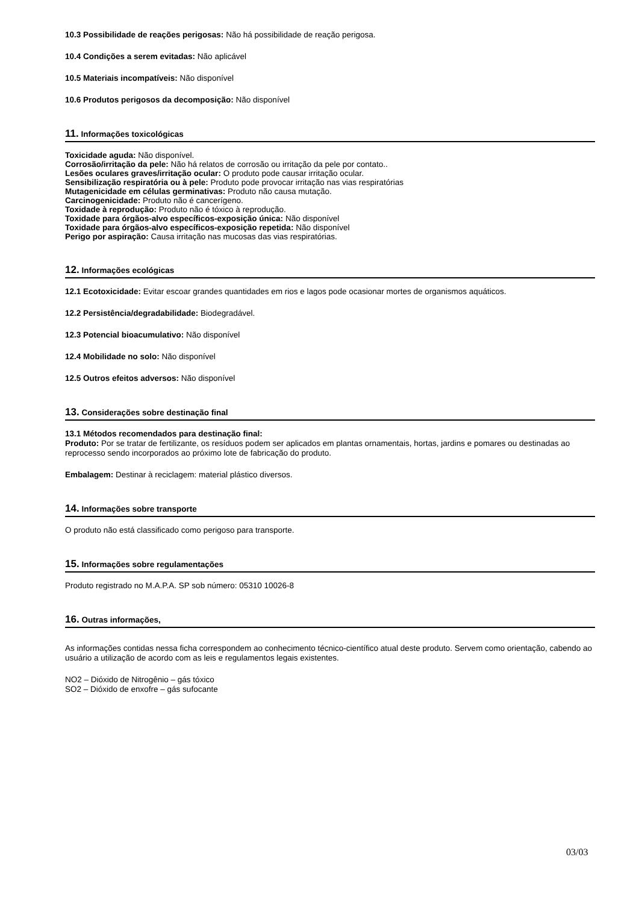10.3 Possibilidade de reações perigosas: Não há possibilidade de reação perigosa.
10.4 Condições a serem evitadas: Não aplicável
10.5 Materiais incompatíveis: Não disponível
10.6 Produtos perigosos da decomposição: Não disponível
11. Informações toxicológicas
Toxicidade aguda: Não disponível.
Corrosão/irritação da pele: Não há relatos de corrosão ou irritação da pele por contato..
Lesões oculares graves/irritação ocular: O produto pode causar irritação ocular.
Sensibilização respiratória ou à pele: Produto pode provocar irritação nas vias respiratórias
Mutagenicidade em células germinativas: Produto não causa mutação.
Carcinogenicidade: Produto não é cancerígeno.
Toxidade à reprodução: Produto não é tóxico à reprodução.
Toxidade para órgãos-alvo específicos-exposição única: Não disponível
Toxidade para órgãos-alvo específicos-exposição repetida: Não disponível
Perigo por aspiração: Causa irritação nas mucosas das vias respiratórias.
12. Informações ecológicas
12.1 Ecotoxicidade: Evitar escoar grandes quantidades em rios e lagos pode ocasionar mortes de organismos aquáticos.
12.2 Persistência/degradabilidade: Biodegradável.
12.3 Potencial bioacumulativo: Não disponível
12.4 Mobilidade no solo: Não disponível
12.5 Outros efeitos adversos: Não disponível
13. Considerações sobre destinação final
13.1 Métodos recomendados para destinação final:
Produto: Por se tratar de fertilizante, os resíduos podem ser aplicados em plantas ornamentais, hortas, jardins e pomares ou destinadas ao reprocesso sendo incorporados ao próximo lote de fabricação do produto.
Embalagem: Destinar à reciclagem: material plástico diversos.
14. Informações sobre transporte
O produto não está classificado como perigoso para transporte.
15. Informações sobre regulamentações
Produto registrado no M.A.P.A. SP sob número: 05310 10026-8
16. Outras informações,
As informações contidas nessa ficha correspondem ao conhecimento técnico-científico atual deste produto. Servem como orientação, cabendo ao usuário a utilização de acordo com as leis e regulamentos legais existentes.
NO2 – Dióxido de Nitrogênio – gás tóxico
SO2 – Dióxido de enxofre – gás sufocante
03/03